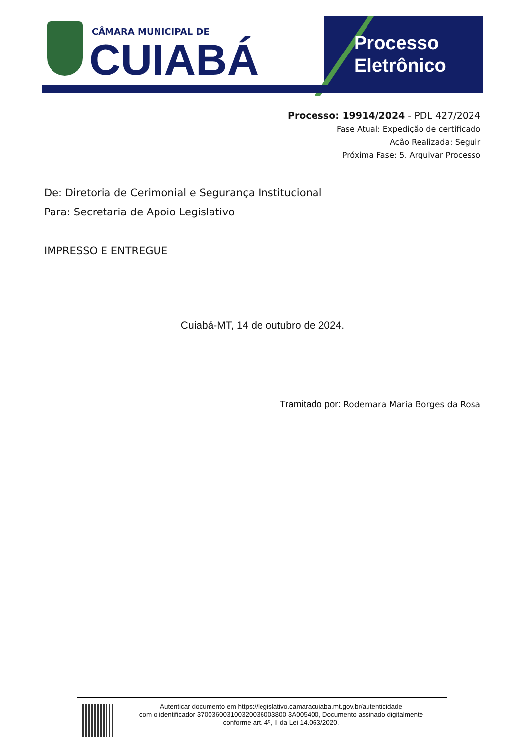CÂMARA MUNICIPAL DE
CUIABÁ
Processo
Eletrônico
Processo: 19914/2024 - PDL 427/2024
Fase Atual: Expedição de certificado
Ação Realizada: Seguir
Próxima Fase: 5. Arquivar Processo
De: Diretoria de Cerimonial e Segurança Institucional
Para: Secretaria de Apoio Legislativo
IMPRESSO E ENTREGUE
Cuiabá-MT, 14 de outubro de 2024.
Tramitado por: Rodemara Maria Borges da Rosa
Autenticar documento em https://legislativo.camaracuiaba.mt.gov.br/autenticidade
com o identificador 370036003100320036003800 3A005400, Documento assinado digitalmente
conforme art. 4º, II da Lei 14.063/2020.